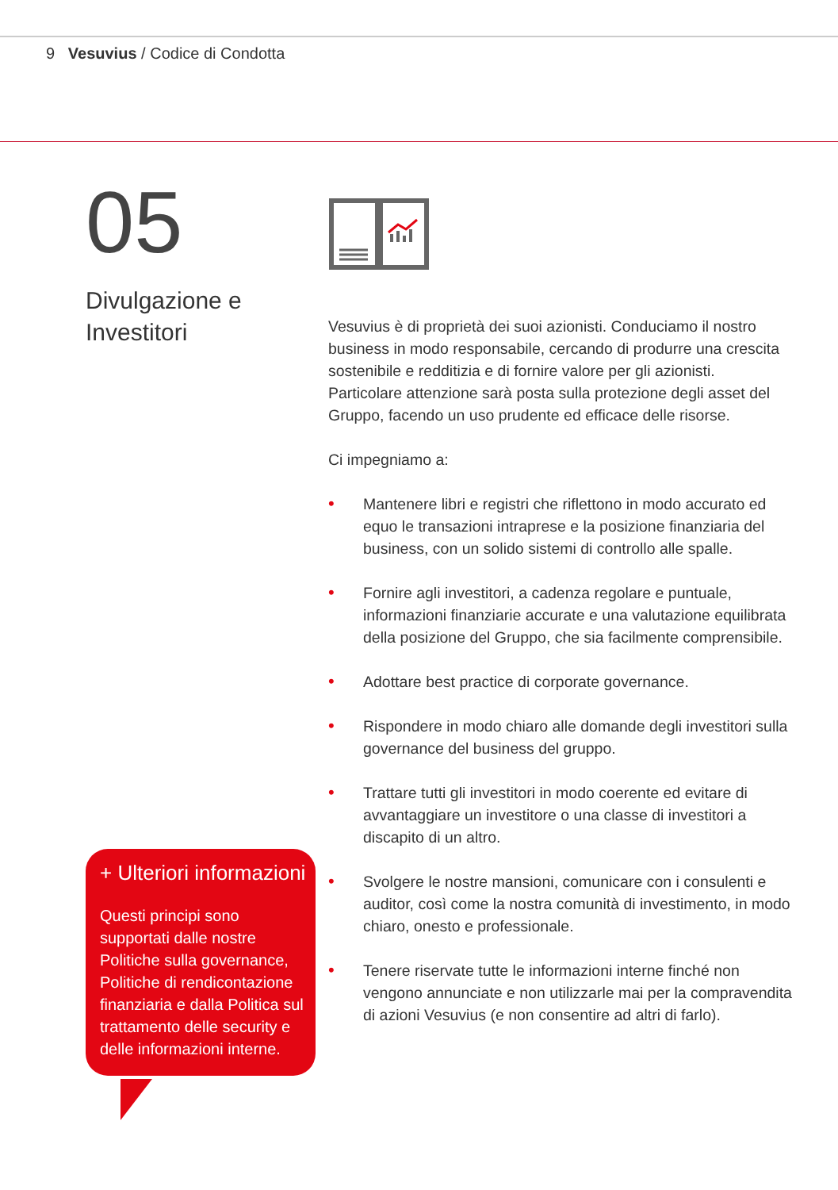9 Vesuvius / Codice di Condotta
05
Divulgazione e
Investitori
Vesuvius è di proprietà dei suoi azionisti. Conduciamo il nostro business in modo responsabile, cercando di produrre una crescita sostenibile e redditizia e di fornire valore per gli azionisti. Particolare attenzione sarà posta sulla protezione degli asset del Gruppo, facendo un uso prudente ed efficace delle risorse.
Ci impegniamo a:
• Mantenere libri e registri che riflettono in modo accurato ed equo le transazioni intraprese e la posizione finanziaria del business, con un solido sistemi di controllo alle spalle.
• Fornire agli investitori, a cadenza regolare e puntuale, informazioni finanziarie accurate e una valutazione equilibrata della posizione del Gruppo, che sia facilmente comprensibile.
• Adottare best practice di corporate governance.
• Rispondere in modo chiaro alle domande degli investitori sulla governance del business del gruppo.
• Trattare tutti gli investitori in modo coerente ed evitare di avvantaggiare un investitore o una classe di investitori a discapito di un altro.
• Svolgere le nostre mansioni, comunicare con i consulenti e auditor, così come la nostra comunità di investimento, in modo chiaro, onesto e professionale.
• Tenere riservate tutte le informazioni interne finché non vengono annunciate e non utilizzarle mai per la compravendita di azioni Vesuvius (e non consentire ad altri di farlo).
+ Ulteriori informazioni
Questi principi sono supportati dalle nostre Politiche sulla governance, Politiche di rendicontazione finanziaria e dalla Politica sul trattamento delle security e delle informazioni interne.